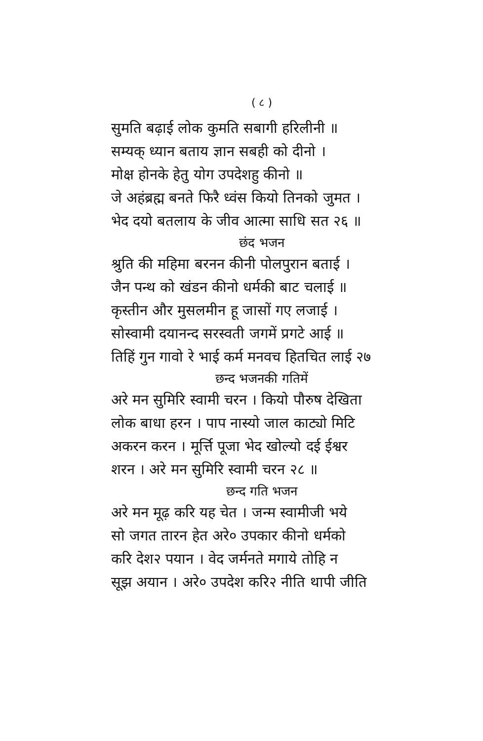( ८ )
सुमति बढ़ाई लोक कुमति सबागी हरिलीनी ॥
सम्यक् ध्यान बताय ज्ञान सबही को दीनो ।
मोक्ष होनके हेतु योग उपदेशहु कीनो ॥
जे अहंब्रह्म बनते फिरै ध्वंस कियो तिनको जुमत ।
भेद दयो बतलाय के जीव आत्मा साधि सत २६ ॥
छंद भजन
श्रुति की महिमा बरनन कीनी पोलपुरान बताई ।
जैन पन्थ को खंडन कीनो धर्मकी बाट चलाई ॥
कृस्तीन और मुसलमीन हू जासों गए लजाई ।
सोस्वामी दयानन्द सरस्वती जगमें प्रगटे आई ॥
तिहिं गुन गावो रे भाई कर्म मनवच हितचित लाई २७
छन्द भजनकी गतिमें
अरे मन सुमिरि स्वामी चरन । कियो पौरुष देखिता
लोक बाधा हरन । पाप नास्यो जाल काट्यो मिटि
अकरन करन । मूर्त्ति पूजा भेद खोल्यो दई ईश्वर
शरन । अरे मन सुमिरि स्वामी चरन २८ ॥
छन्द गति भजन
अरे मन मूढ़ करि यह चेत । जन्म स्वामीजी भये
सो जगत तारन हेत अरे० उपकार कीनो धर्मको
करि देश२ पयान । वेद जर्मनते मगाये तोहि न
सूझ अयान । अरे० उपदेश करि२ नीति थापी जीति